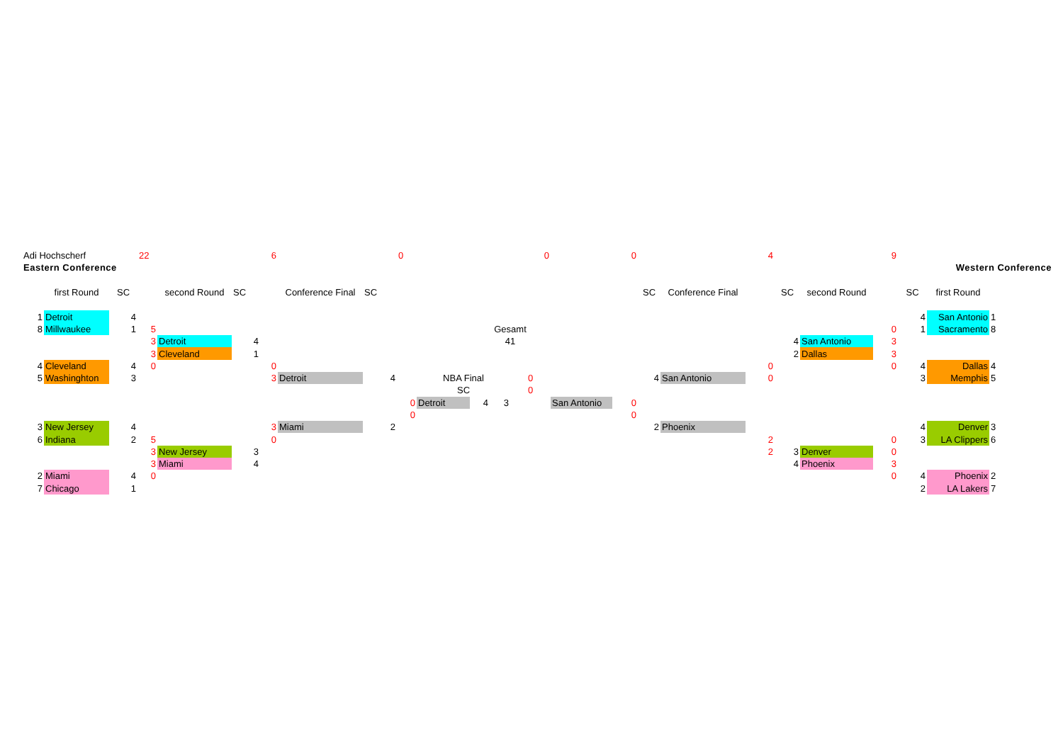| Adi Hochscherf | | | 22 | | | 6 | | | 0 | | | | 0 | | 0 | | | 4 | | | 9 | | | | |
| Eastern Conference | | | | | | | | | | | | | | | | | | | | | | Western Conference | | | |
| | first Round | SC | | second Round | SC | | Conference Final | SC | | | | | | | | SC | Conference Final | | SC | second Round | | SC | first Round | | |
| 1 | Detroit | 4 | | | | | | | | | | | | | | | | | | | | 4 | San Antonio | 1 | |
| 8 | Millwaukee | 1 | 5 | | | | | | | | Gesamt | | | | | | | | | | 0 | 1 | Sacramento | 8 | |
| | | | 3 | Detroit | 4 | | | | | | 41 | | | | | | | | 4 | San Antonio | 3 | | | | |
| | | | 3 | Cleveland | 1 | | | | | | | | | | | | | | 2 | Dallas | 3 | | | | |
| 4 | Cleveland | 4 | 0 | | | 0 | | | | | | | | | | | | 0 | | | 0 | 4 | Dallas | 4 | |
| 5 | Washinghton | 3 | | | | 3 | Detroit | 4 | | NBA Final | | | 0 | | | 4 | San Antonio | 0 | | | | 3 | Memphis | 5 | |
| | | | | | | | | | | SC | | | 0 | | | | | | | | | | | | |
| | | | | | | | | | 0 | Detroit | 4 | 3 | | San Antonio | 0 | | | | | | | | | | |
| | | | | | | | | | 0 | | | | | | 0 | | | | | | | | | | |
| 3 | New Jersey | 4 | | | | 3 | Miami | 2 | | | | | | | | 2 | Phoenix | | | | | 4 | Denver | 3 | |
| 6 | Indiana | 2 | 5 | | | 0 | | | | | | | | | | | | 2 | | | 0 | 3 | LA Clippers | 6 | |
| | | | 3 | New Jersey | 3 | | | | | | | | | | | | | 2 | 3 | Denver | 0 | | | | |
| | | | 3 | Miami | 4 | | | | | | | | | | | | | | 4 | Phoenix | 3 | | | | |
| 2 | Miami | 4 | 0 | | | | | | | | | | | | | | | | | | 0 | 4 | Phoenix | 2 | |
| 7 | Chicago | 1 | | | | | | | | | | | | | | | | | | | | 2 | LA Lakers | 7 | |